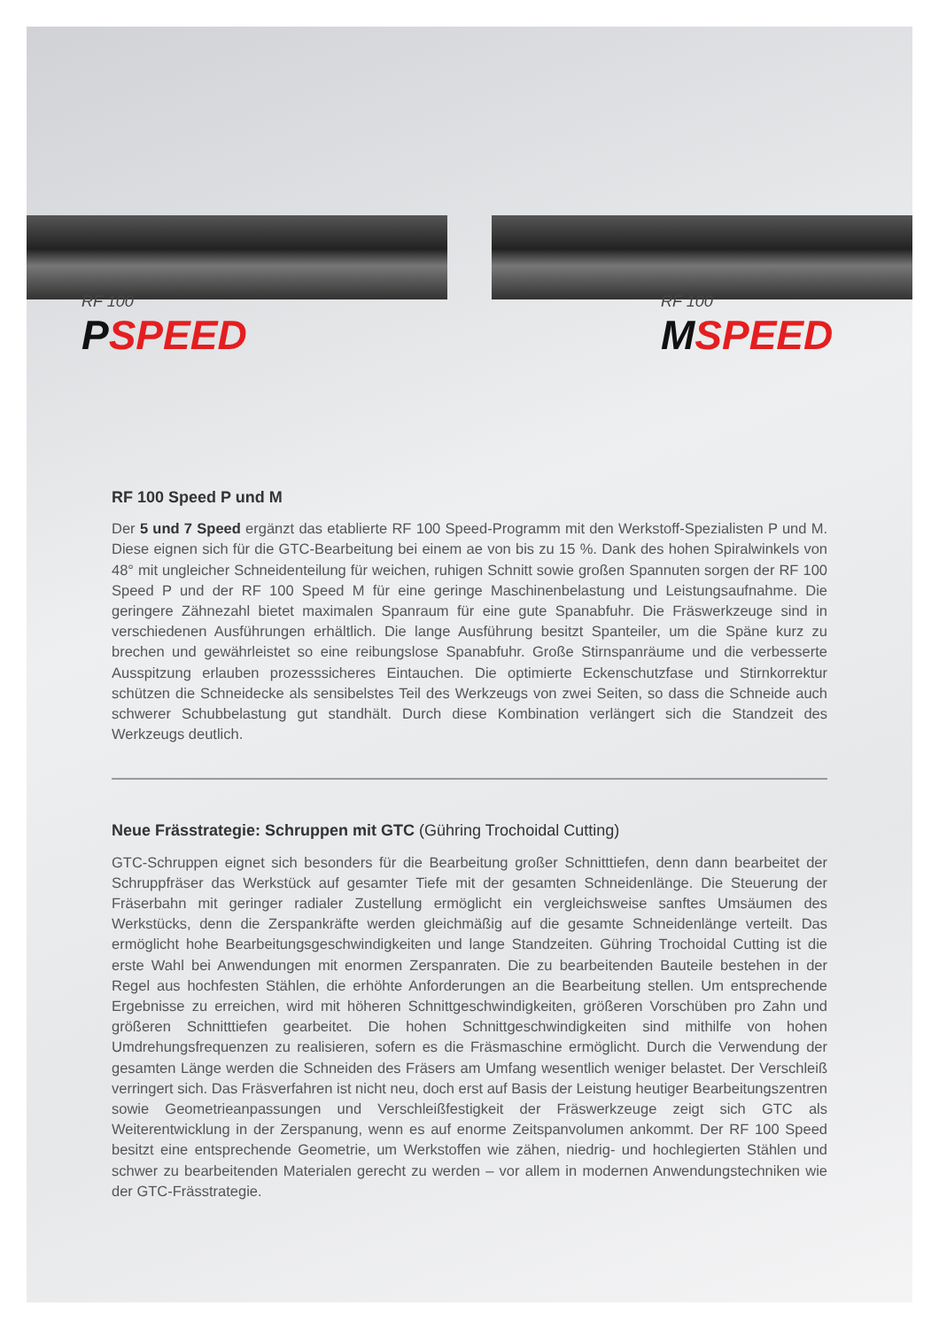RF 100
PSPEED
RF 100
MSPEED
RF 100 Speed P und M
Der 5 und 7 Speed ergänzt das etablierte RF 100 Speed-Programm mit den Werkstoff-Spezialisten P und M. Diese eignen sich für die GTC-Bearbeitung bei einem ae von bis zu 15 %. Dank des hohen Spiralwinkels von 48° mit ungleicher Schneidenteilung für weichen, ruhigen Schnitt sowie großen Spannuten sorgen der RF 100 Speed P und der RF 100 Speed M für eine geringe Maschinenbelastung und Leistungsaufnahme. Die geringere Zähnezahl bietet maximalen Spanraum für eine gute Spanabfuhr. Die Fräswerkzeuge sind in verschiedenen Ausführungen erhältlich. Die lange Ausführung besitzt Spanteiler, um die Späne kurz zu brechen und gewährleistet so eine reibungslose Spanabfuhr. Große Stirnspanräume und die verbesserte Ausspitzung erlauben prozesssicheres Eintauchen. Die optimierte Eckenschutzfase und Stirnkorrektur schützen die Schneidecke als sensibelstes Teil des Werkzeugs von zwei Seiten, so dass die Schneide auch schwerer Schubbelastung gut standhält. Durch diese Kombination verlängert sich die Standzeit des Werkzeugs deutlich.
Neue Frässtrategie: Schruppen mit GTC (Gühring Trochoidal Cutting)
GTC-Schruppen eignet sich besonders für die Bearbeitung großer Schnitttiefen, denn dann bearbeitet der Schruppfräser das Werkstück auf gesamter Tiefe mit der gesamten Schneidenlänge. Die Steuerung der Fräserbahn mit geringer radialer Zustellung ermöglicht ein vergleichsweise sanftes Umsäumen des Werkstücks, denn die Zerspankräfte werden gleichmäßig auf die gesamte Schneidenlänge verteilt. Das ermöglicht hohe Bearbeitungsgeschwindigkeiten und lange Standzeiten. Gühring Trochoidal Cutting ist die erste Wahl bei Anwendungen mit enormen Zerspanraten. Die zu bearbeitenden Bauteile bestehen in der Regel aus hochfesten Stählen, die erhöhte Anforderungen an die Bearbeitung stellen. Um entsprechende Ergebnisse zu erreichen, wird mit höheren Schnittgeschwindigkeiten, größeren Vorschüben pro Zahn und größeren Schnitttiefen gearbeitet. Die hohen Schnittgeschwindigkeiten sind mithilfe von hohen Umdrehungsfrequenzen zu realisieren, sofern es die Fräsmaschine ermöglicht. Durch die Verwendung der gesamten Länge werden die Schneiden des Fräsers am Umfang wesentlich weniger belastet. Der Verschleiß verringert sich. Das Fräsverfahren ist nicht neu, doch erst auf Basis der Leistung heutiger Bearbeitungszentren sowie Geometrieanpassungen und Verschleißfestigkeit der Fräswerkzeuge zeigt sich GTC als Weiterentwicklung in der Zerspanung, wenn es auf enorme Zeitspanvolumen ankommt. Der RF 100 Speed besitzt eine entsprechende Geometrie, um Werkstoffen wie zähen, niedrig- und hochlegierten Stählen und schwer zu bearbeitenden Materialen gerecht zu werden – vor allem in modernen Anwendungstechniken wie der GTC-Frässtrategie.